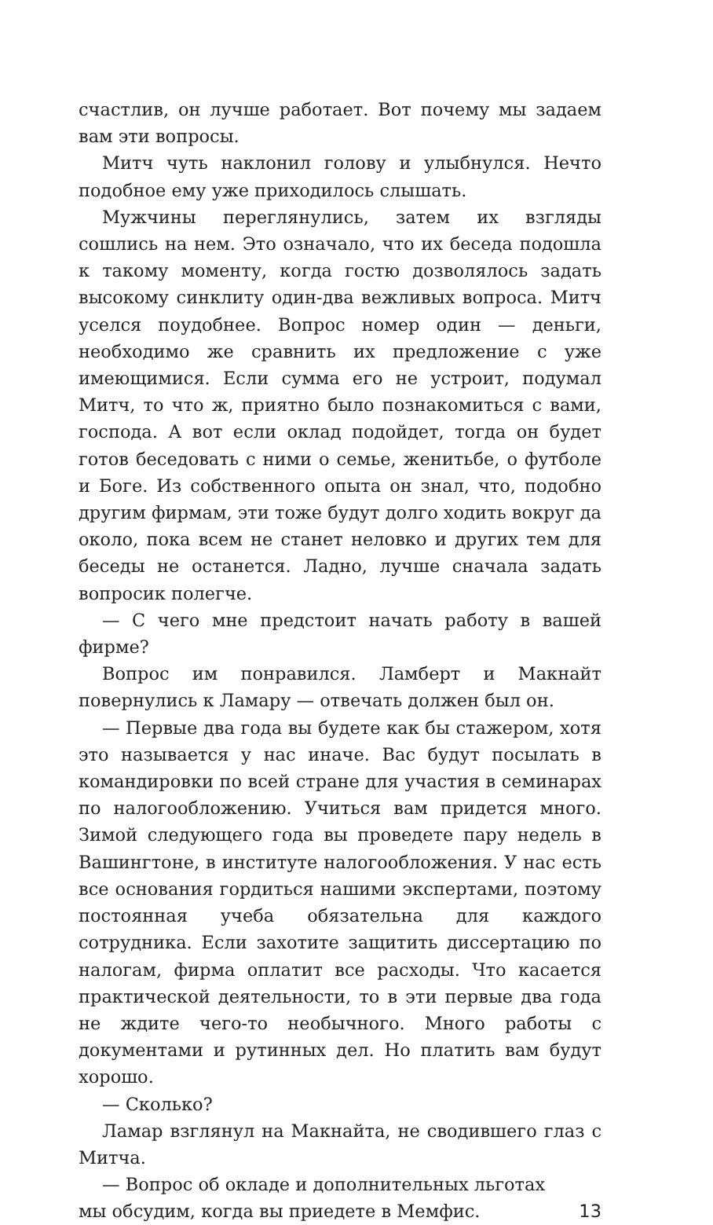счастлив, он лучше работает. Вот почему мы задаем вам эти вопросы.
Митч чуть наклонил голову и улыбнулся. Нечто подобное ему уже приходилось слышать.
Мужчины переглянулись, затем их взгляды сошлись на нем. Это означало, что их беседа подошла к такому моменту, когда гостю дозволялось задать высокому синклиту один-два вежливых вопроса. Митч уселся поудобнее. Вопрос номер один — деньги, необходимо же сравнить их предложение с уже имеющимися. Если сумма его не устроит, подумал Митч, то что ж, приятно было познакомиться с вами, господа. А вот если оклад подойдет, тогда он будет готов беседовать с ними о семье, женитьбе, о футболе и Боге. Из собственного опыта он знал, что, подобно другим фирмам, эти тоже будут долго ходить вокруг да около, пока всем не станет неловко и других тем для беседы не останется. Ладно, лучше сначала задать вопросик полегче.
— С чего мне предстоит начать работу в вашей фирме?
Вопрос им понравился. Ламберт и Макнайт повернулись к Ламару — отвечать должен был он.
— Первые два года вы будете как бы стажером, хотя это называется у нас иначе. Вас будут посылать в командировки по всей стране для участия в семинарах по налогообложению. Учиться вам придется много. Зимой следующего года вы проведете пару недель в Вашингтоне, в институте налогообложения. У нас есть все основания гордиться нашими экспертами, поэтому постоянная учеба обязательна для каждого сотрудника. Если захотите защитить диссертацию по налогам, фирма оплатит все расходы. Что касается практической деятельности, то в эти первые два года не ждите чего-то необычного. Много работы с документами и рутинных дел. Но платить вам будут хорошо.
— Сколько?
Ламар взглянул на Макнайта, не сводившего глаз с Митча.
— Вопрос об окладе и дополнительных льготах
мы обсудим, когда вы приедете в Мемфис. 13